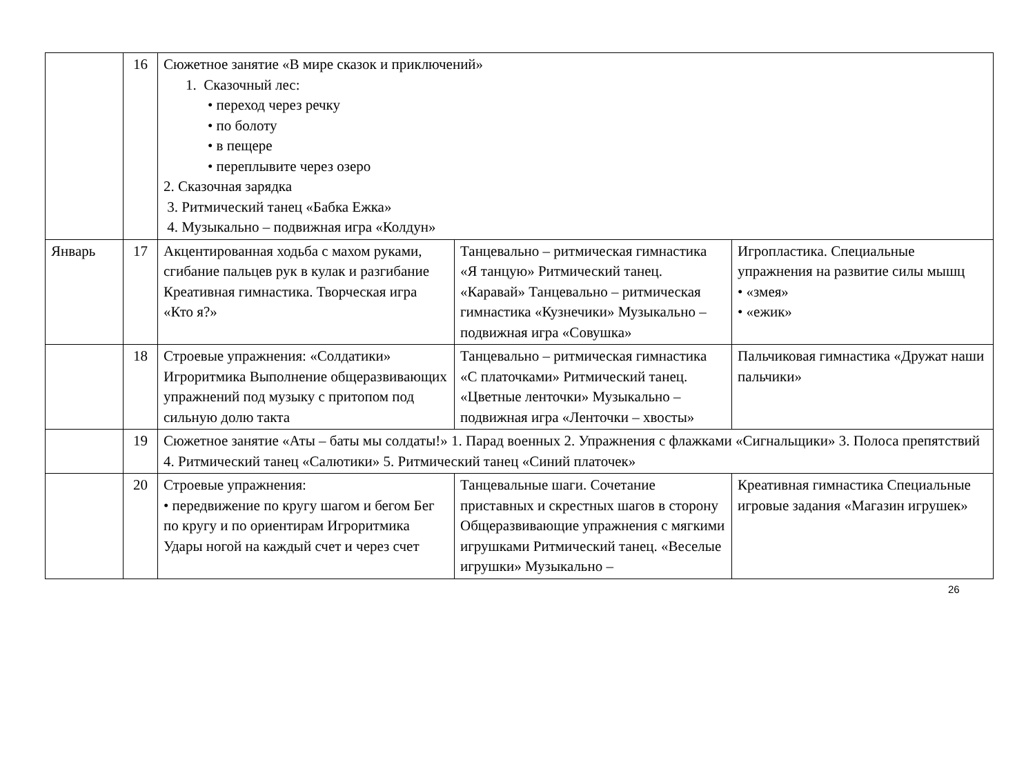| | 16 | Сюжетное занятие «В мире сказок и приключений» 1. Сказочный лес: • переход через речку • по болоту • в пещере • переплывите через озеро 2. Сказочная зарядка 3. Ритмический танец «Бабка Ежка» 4. Музыкально – подвижная игра «Колдун» | | |
| Январь | 17 | Акцентированная ходьба с махом руками, сгибание пальцев рук в кулак и разгибание Креативная гимнастика. Творческая игра «Кто я?» | Танцевально – ритмическая гимнастика «Я танцую» Ритмический танец. «Каравай» Танцевально – ритмическая гимнастика «Кузнечики» Музыкально – подвижная игра «Совушка» | Игропластика. Специальные упражнения на развитие силы мышц • «змея» • «ежик» |
| | 18 | Строевые упражнения: «Солдатики» Игроритмика Выполнение общеразвивающих упражнений под музыку с притопом под сильную долю такта | Танцевально – ритмическая гимнастика «С платочками» Ритмический танец. «Цветные ленточки» Музыкально – подвижная игра «Ленточки – хвосты» | Пальчиковая гимнастика «Дружат наши пальчики» |
| | 19 | Сюжетное занятие «Аты – баты мы солдаты!» 1. Парад военных 2. Упражнения с флажками «Сигнальщики» 3. Полоса препятствий 4. Ритмический танец «Салютики» 5. Ритмический танец «Синий платочек» | | |
| | 20 | Строевые упражнения: • передвижение по кругу шагом и бегом Бег по кругу и по ориентирам Игроритмика Удары ногой на каждый счет и через счет | Танцевальные шаги. Сочетание приставных и скрестных шагов в сторону Общеразвивающие упражнения с мягкими игрушками Ритмический танец. «Веселые игрушки» Музыкально – | Креативная гимнастика Специальные игровые задания «Магазин игрушек» |
26